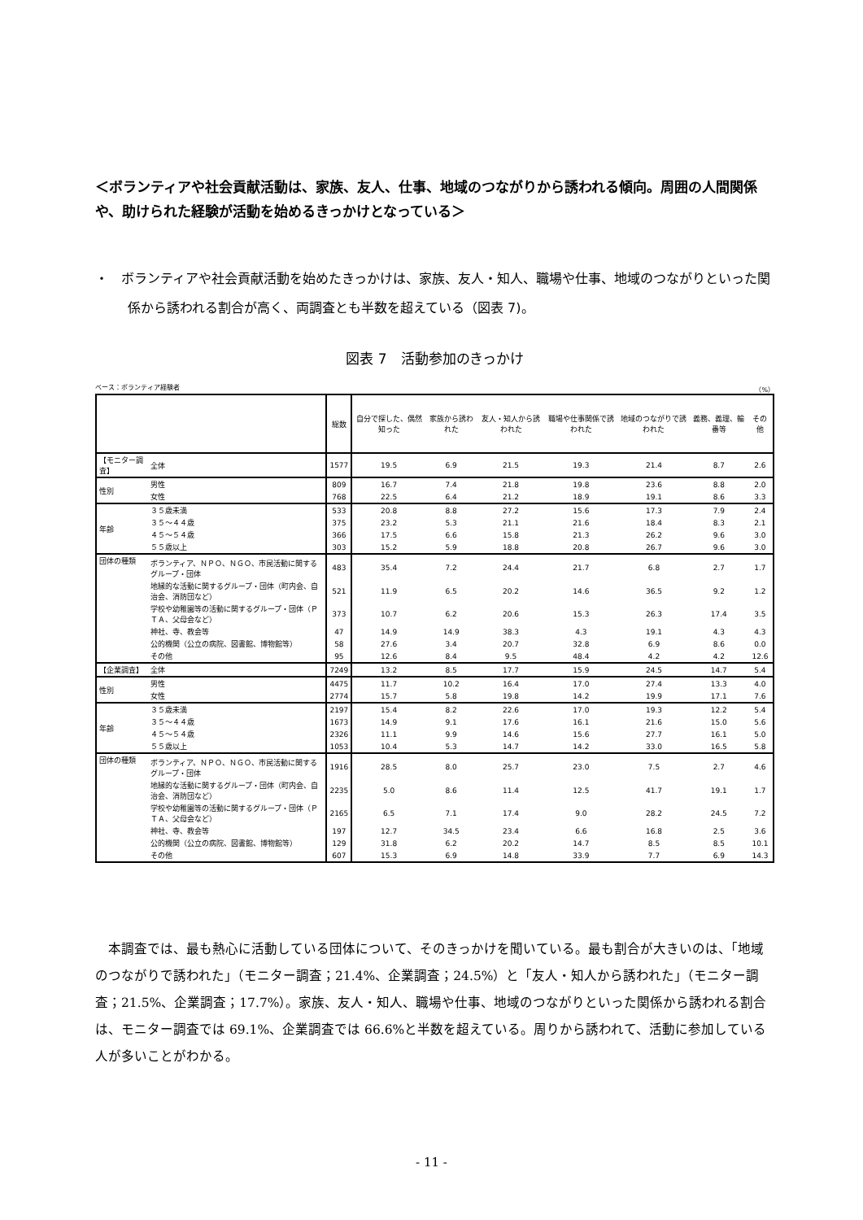＜ボランティアや社会貢献活動は、家族、友人、仕事、地域のつながりから誘われる傾向。周囲の人間関係や、助けられた経験が活動を始めるきっかけとなっている＞
・　ボランティアや社会貢献活動を始めたきっかけは、家族、友人・知人、職場や仕事、地域のつながりといった関係から誘われる割合が高く、両調査とも半数を超えている（図表 7)。
図表 7　活動参加のきっかけ
ベース：ボランティア経験者 （%）
| | | 総数 | 自分で探した、偶然知った | 家族から誘われた | 友人・知人から誘われた | 職場や仕事関係で誘われた | 地域のつながりで誘われた | 義務、義理、輪番等 | その他 |
| --- | --- | --- | --- | --- | --- | --- | --- | --- | --- |
| 【モニター調査】 | 全体 | 1577 | 19.5 | 6.9 | 21.5 | 19.3 | 21.4 | 8.7 | 2.6 |
| 性別 | 男性 | 809 | 16.7 | 7.4 | 21.8 | 19.8 | 23.6 | 8.8 | 2.0 |
| | 女性 | 768 | 22.5 | 6.4 | 21.2 | 18.9 | 19.1 | 8.6 | 3.3 |
| 年齢 | ３５歳未満 | 533 | 20.8 | 8.8 | 27.2 | 15.6 | 17.3 | 7.9 | 2.4 |
| | ３５～４４歳 | 375 | 23.2 | 5.3 | 21.1 | 21.6 | 18.4 | 8.3 | 2.1 |
| | ４５～５４歳 | 366 | 17.5 | 6.6 | 15.8 | 21.3 | 26.2 | 9.6 | 3.0 |
| | ５５歳以上 | 303 | 15.2 | 5.9 | 18.8 | 20.8 | 26.7 | 9.6 | 3.0 |
| 団体の種類 | ボランティア、ＮＰＯ、ＮＧＯ、市民活動に関するグループ・団体 | 483 | 35.4 | 7.2 | 24.4 | 21.7 | 6.8 | 2.7 | 1.7 |
| | 地縁的な活動に関するグループ・団体（町内会、自治会、消防団など） | 521 | 11.9 | 6.5 | 20.2 | 14.6 | 36.5 | 9.2 | 1.2 |
| | 学校や幼稚園等の活動に関するグループ・団体（ＰＴＡ、父母会など） | 373 | 10.7 | 6.2 | 20.6 | 15.3 | 26.3 | 17.4 | 3.5 |
| | 神社、寺、教会等 | 47 | 14.9 | 14.9 | 38.3 | 4.3 | 19.1 | 4.3 | 4.3 |
| | 公的機関（公立の病院、図書館、博物館等） | 58 | 27.6 | 3.4 | 20.7 | 32.8 | 6.9 | 8.6 | 0.0 |
| | その他 | 95 | 12.6 | 8.4 | 9.5 | 48.4 | 4.2 | 4.2 | 12.6 |
| 【企業調査】 | 全体 | 7249 | 13.2 | 8.5 | 17.7 | 15.9 | 24.5 | 14.7 | 5.4 |
| 性別 | 男性 | 4475 | 11.7 | 10.2 | 16.4 | 17.0 | 27.4 | 13.3 | 4.0 |
| | 女性 | 2774 | 15.7 | 5.8 | 19.8 | 14.2 | 19.9 | 17.1 | 7.6 |
| 年齢 | ３５歳未満 | 2197 | 15.4 | 8.2 | 22.6 | 17.0 | 19.3 | 12.2 | 5.4 |
| | ３５～４４歳 | 1673 | 14.9 | 9.1 | 17.6 | 16.1 | 21.6 | 15.0 | 5.6 |
| | ４５～５４歳 | 2326 | 11.1 | 9.9 | 14.6 | 15.6 | 27.7 | 16.1 | 5.0 |
| | ５５歳以上 | 1053 | 10.4 | 5.3 | 14.7 | 14.2 | 33.0 | 16.5 | 5.8 |
| 団体の種類 | ボランティア、ＮＰＯ、ＮＧＯ、市民活動に関するグループ・団体 | 1916 | 28.5 | 8.0 | 25.7 | 23.0 | 7.5 | 2.7 | 4.6 |
| | 地縁的な活動に関するグループ・団体（町内会、自治会、消防団など） | 2235 | 5.0 | 8.6 | 11.4 | 12.5 | 41.7 | 19.1 | 1.7 |
| | 学校や幼稚園等の活動に関するグループ・団体（ＰＴＡ、父母会など） | 2165 | 6.5 | 7.1 | 17.4 | 9.0 | 28.2 | 24.5 | 7.2 |
| | 神社、寺、教会等 | 197 | 12.7 | 34.5 | 23.4 | 6.6 | 16.8 | 2.5 | 3.6 |
| | 公的機関（公立の病院、図書館、博物館等） | 129 | 31.8 | 6.2 | 20.2 | 14.7 | 8.5 | 8.5 | 10.1 |
| | その他 | 607 | 15.3 | 6.9 | 14.8 | 33.9 | 7.7 | 6.9 | 14.3 |
本調査では、最も熱心に活動している団体について、そのきっかけを聞いている。最も割合が大きいのは、「地域のつながりで誘われた」（モニター調査；21.4%、企業調査；24.5%）と「友人・知人から誘われた」（モニター調査；21.5%、企業調査；17.7%）。家族、友人・知人、職場や仕事、地域のつながりといった関係から誘われる割合は、モニター調査では 69.1%、企業調査では 66.6%と半数を超えている。周りから誘われて、活動に参加している人が多いことがわかる。
- 11 -